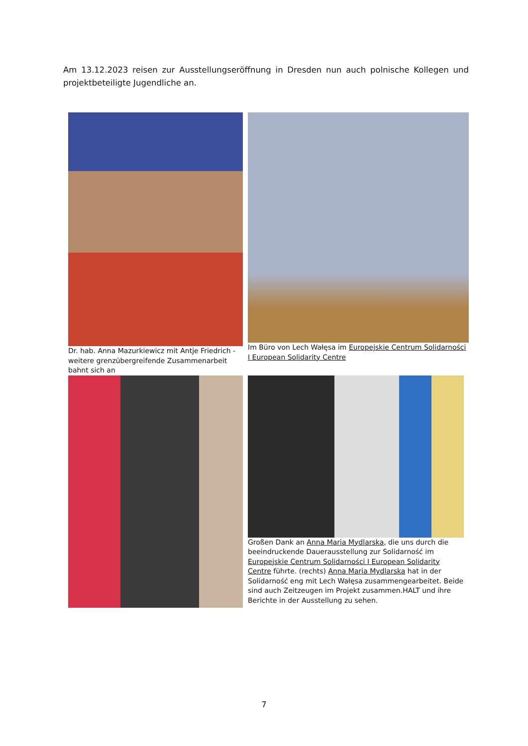Am 13.12.2023 reisen zur Ausstellungseröffnung in Dresden nun auch polnische Kollegen und projektbeteiligte Jugendliche an.
Dr. hab. Anna Mazurkiewicz mit Antje Friedrich - weitere grenzübergreifende Zusammenarbeit bahnt sich an
Im Büro von Lech Wałęsa im Europejskie Centrum Solidarności I European Solidarity Centre
Großen Dank an Anna Maria Mydlarska, die uns durch die beeindruckende Dauerausstellung zur Solidarność im Europejskie Centrum Solidarności I European Solidarity Centre führte. (rechts) Anna Maria Mydlarska hat in der Solidarność eng mit Lech Wałęsa zusammengearbeitet. Beide sind auch Zeitzeugen im Projekt zusammen.HALT und ihre Berichte in der Ausstellung zu sehen.
7